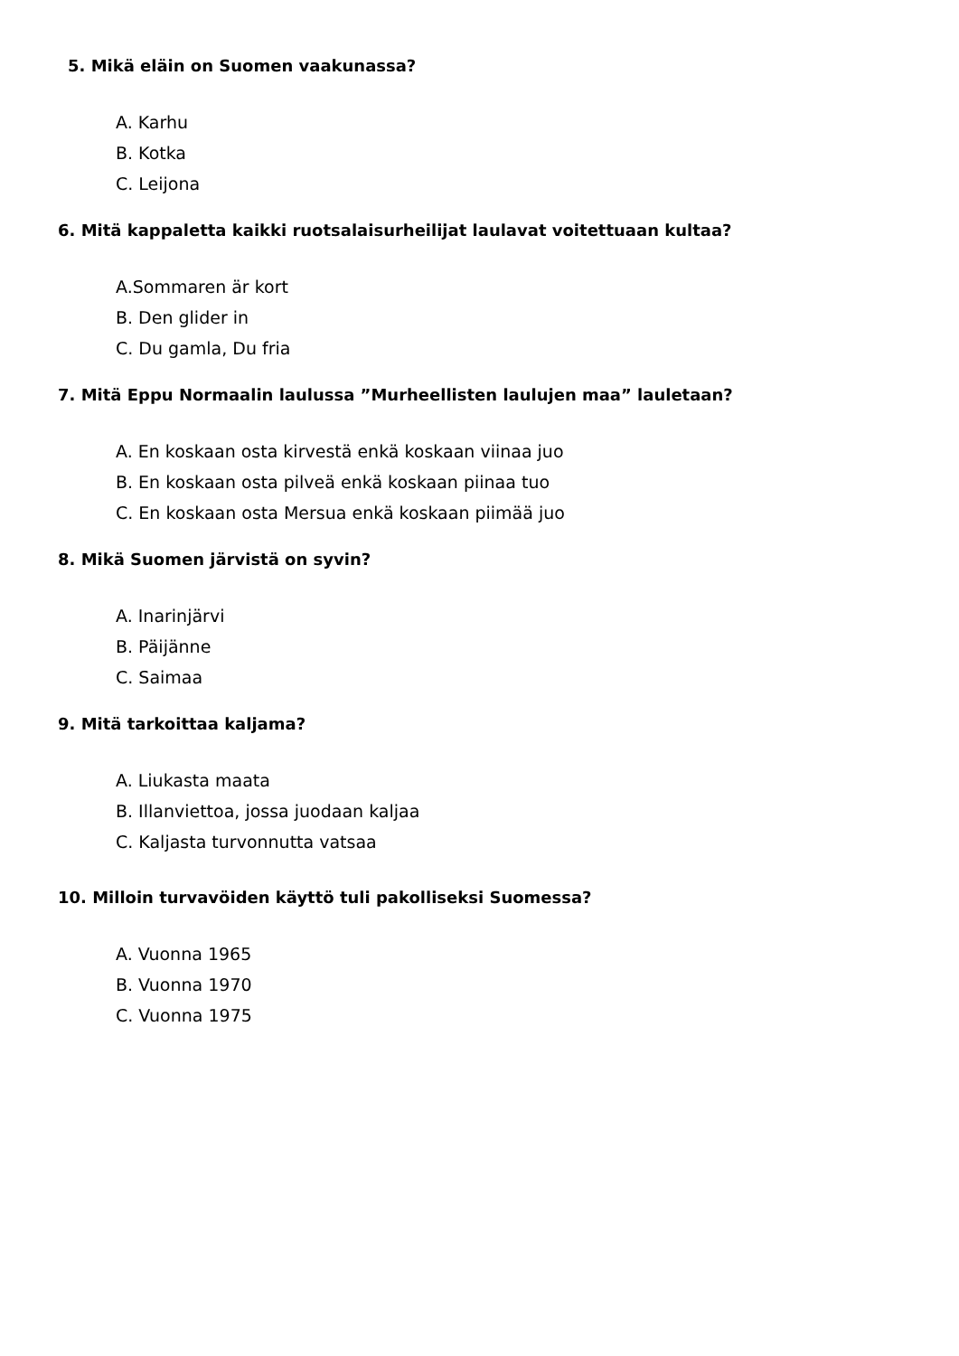5. Mikä eläin on Suomen vaakunassa?
A. Karhu
B. Kotka
C. Leijona
6. Mitä kappaletta kaikki ruotsalaisurheilijat laulavat voitettuaan kultaa?
A.Sommaren är kort
B. Den glider in
C. Du gamla, Du fria
7. Mitä Eppu Normaalin laulussa ”Murheellisten laulujen maa” lauletaan?
A. En koskaan osta kirvestä enkä koskaan viinaa juo
B. En koskaan osta pilveä enkä koskaan piinaa tuo
C. En koskaan osta Mersua enkä koskaan piimää juo
8. Mikä Suomen järvistä on syvin?
A. Inarinjärvi
B. Päijänne
C. Saimaa
9. Mitä tarkoittaa kaljama?
A. Liukasta maata
B. Illanviettoa, jossa juodaan kaljaa
C. Kaljasta turvonnutta vatsaa
10. Milloin turvavöiden käyttö tuli pakolliseksi Suomessa?
A. Vuonna 1965
B. Vuonna 1970
C. Vuonna 1975